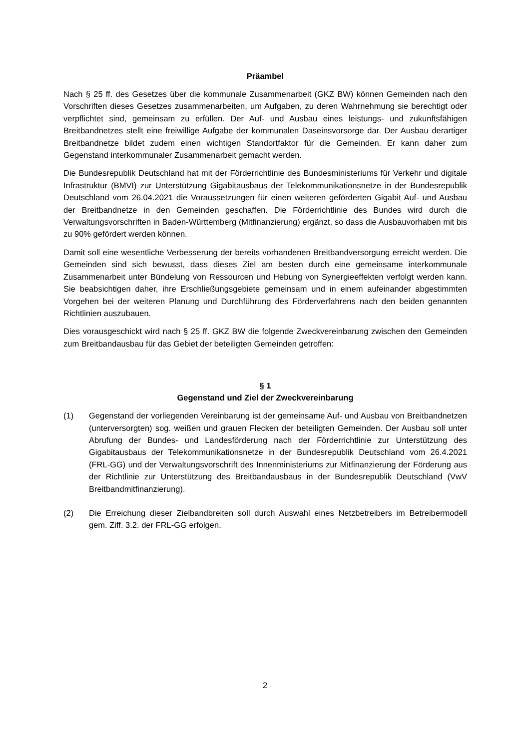Präambel
Nach § 25 ff. des Gesetzes über die kommunale Zusammenarbeit (GKZ BW) können Gemeinden nach den Vorschriften dieses Gesetzes zusammenarbeiten, um Aufgaben, zu deren Wahrnehmung sie berechtigt oder verpflichtet sind, gemeinsam zu erfüllen. Der Auf- und Ausbau eines leistungs- und zukunftsfähigen Breitbandnetzes stellt eine freiwillige Aufgabe der kommunalen Daseinsvorsorge dar. Der Ausbau derartiger Breitbandnetze bildet zudem einen wichtigen Standortfaktor für die Gemeinden. Er kann daher zum Gegenstand interkommunaler Zusammenarbeit gemacht werden.
Die Bundesrepublik Deutschland hat mit der Förderrichtlinie des Bundesministeriums für Verkehr und digitale Infrastruktur (BMVI) zur Unterstützung Gigabitausbaus der Telekommunikationsnetze in der Bundesrepublik Deutschland vom 26.04.2021 die Voraussetzungen für einen weiteren geförderten Gigabit Auf- und Ausbau der Breitbandnetze in den Gemeinden geschaffen. Die Förderrichtlinie des Bundes wird durch die Verwaltungsvorschriften in Baden-Württemberg (Mitfinanzierung) ergänzt, so dass die Ausbauvorhaben mit bis zu 90% gefördert werden können.
Damit soll eine wesentliche Verbesserung der bereits vorhandenen Breitbandversorgung erreicht werden. Die Gemeinden sind sich bewusst, dass dieses Ziel am besten durch eine gemeinsame interkommunale Zusammenarbeit unter Bündelung von Ressourcen und Hebung von Synergieeffekten verfolgt werden kann. Sie beabsichtigen daher, ihre Erschließungsgebiete gemeinsam und in einem aufeinander abgestimmten Vorgehen bei der weiteren Planung und Durchführung des Förderverfahrens nach den beiden genannten Richtlinien auszubauen.
Dies vorausgeschickt wird nach § 25 ff. GKZ BW die folgende Zweckvereinbarung zwischen den Gemeinden zum Breitbandausbau für das Gebiet der beteiligten Gemeinden getroffen:
§ 1
Gegenstand und Ziel der Zweckvereinbarung
(1) Gegenstand der vorliegenden Vereinbarung ist der gemeinsame Auf- und Ausbau von Breitbandnetzen (unterversorgten) sog. weißen und grauen Flecken der beteiligten Gemeinden. Der Ausbau soll unter Abrufung der Bundes- und Landesförderung nach der Förderrichtlinie zur Unterstützung des Gigabitausbaus der Telekommunikationsnetze in der Bundesrepublik Deutschland vom 26.4.2021 (FRL-GG) und der Verwaltungsvorschrift des Innenministeriums zur Mitfinanzierung der Förderung aus der Richtlinie zur Unterstützung des Breitbandausbaus in der Bundesrepublik Deutschland (VwV Breitbandmitfinanzierung).
(2) Die Erreichung dieser Zielbandbreiten soll durch Auswahl eines Netzbetreibers im Betreibermodell gem. Ziff. 3.2. der FRL-GG erfolgen.
2